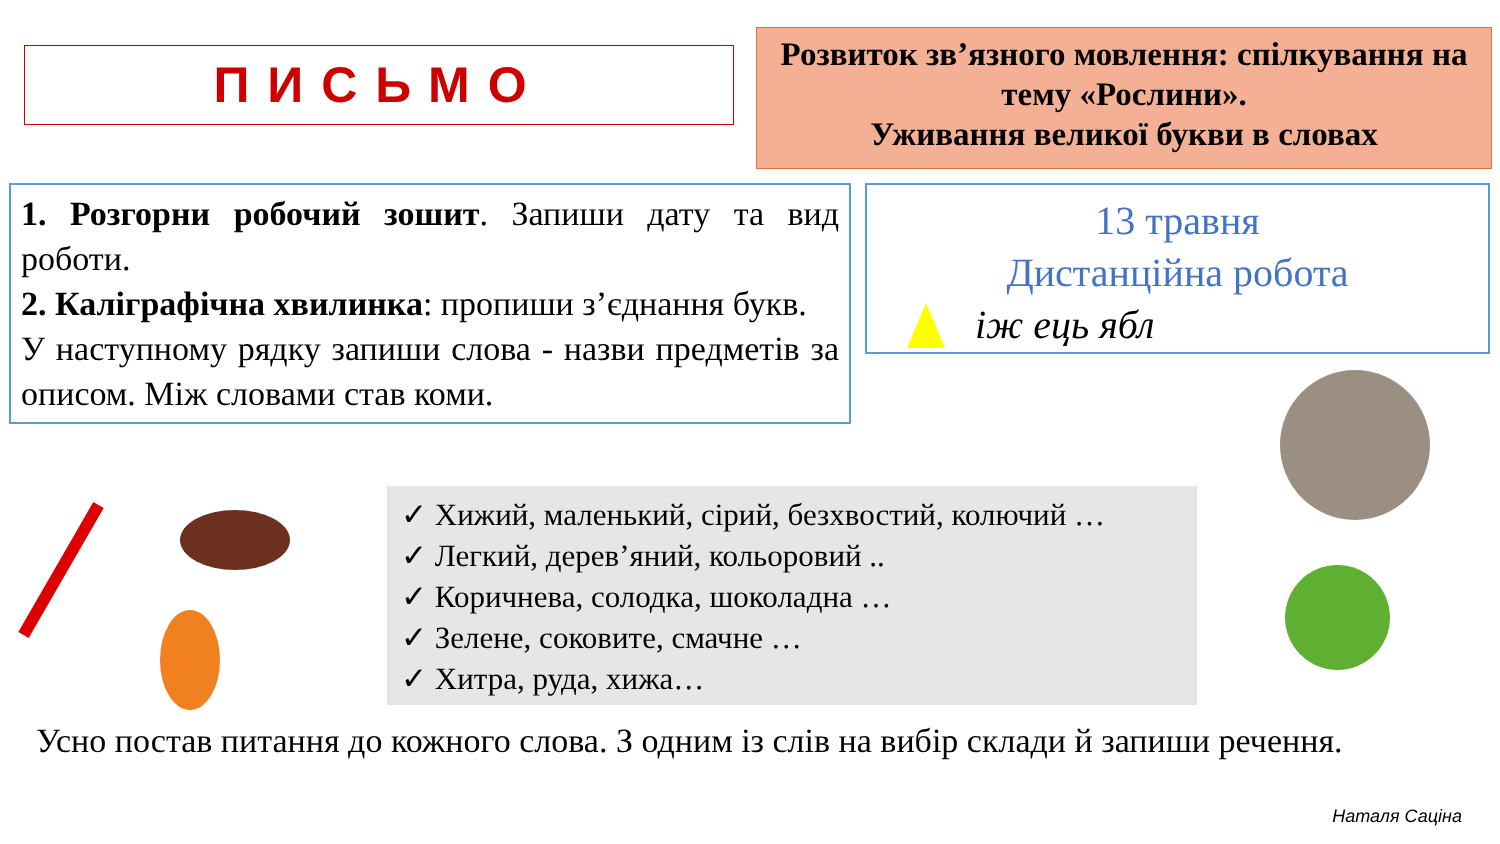ПИСЬМО
Розвиток зв’язного мовлення: спілкування на тему «Рослини».
Уживання великої букви в словах
1. Розгорни робочий зошит. Запиши дату та вид роботи.
2. Каліграфічна хвилинка: пропиши з’єднання букв.
У наступному рядку запиши слова - назви предметів за описом. Між словами став коми.
13 травня
Дистанційна робота
іж ець ябл
✓ Хижий, маленький, сірий, безхвостий, колючий …
✓ Легкий, дерев’яний, кольоровий ..
✓ Коричнева, солодка, шоколадна …
✓ Зелене, соковите, смачне …
✓ Хитра, руда, хижа…
Усно постав питання до кожного слова. З одним із слів на вибір склади й запиши речення.
Наталя Саціна